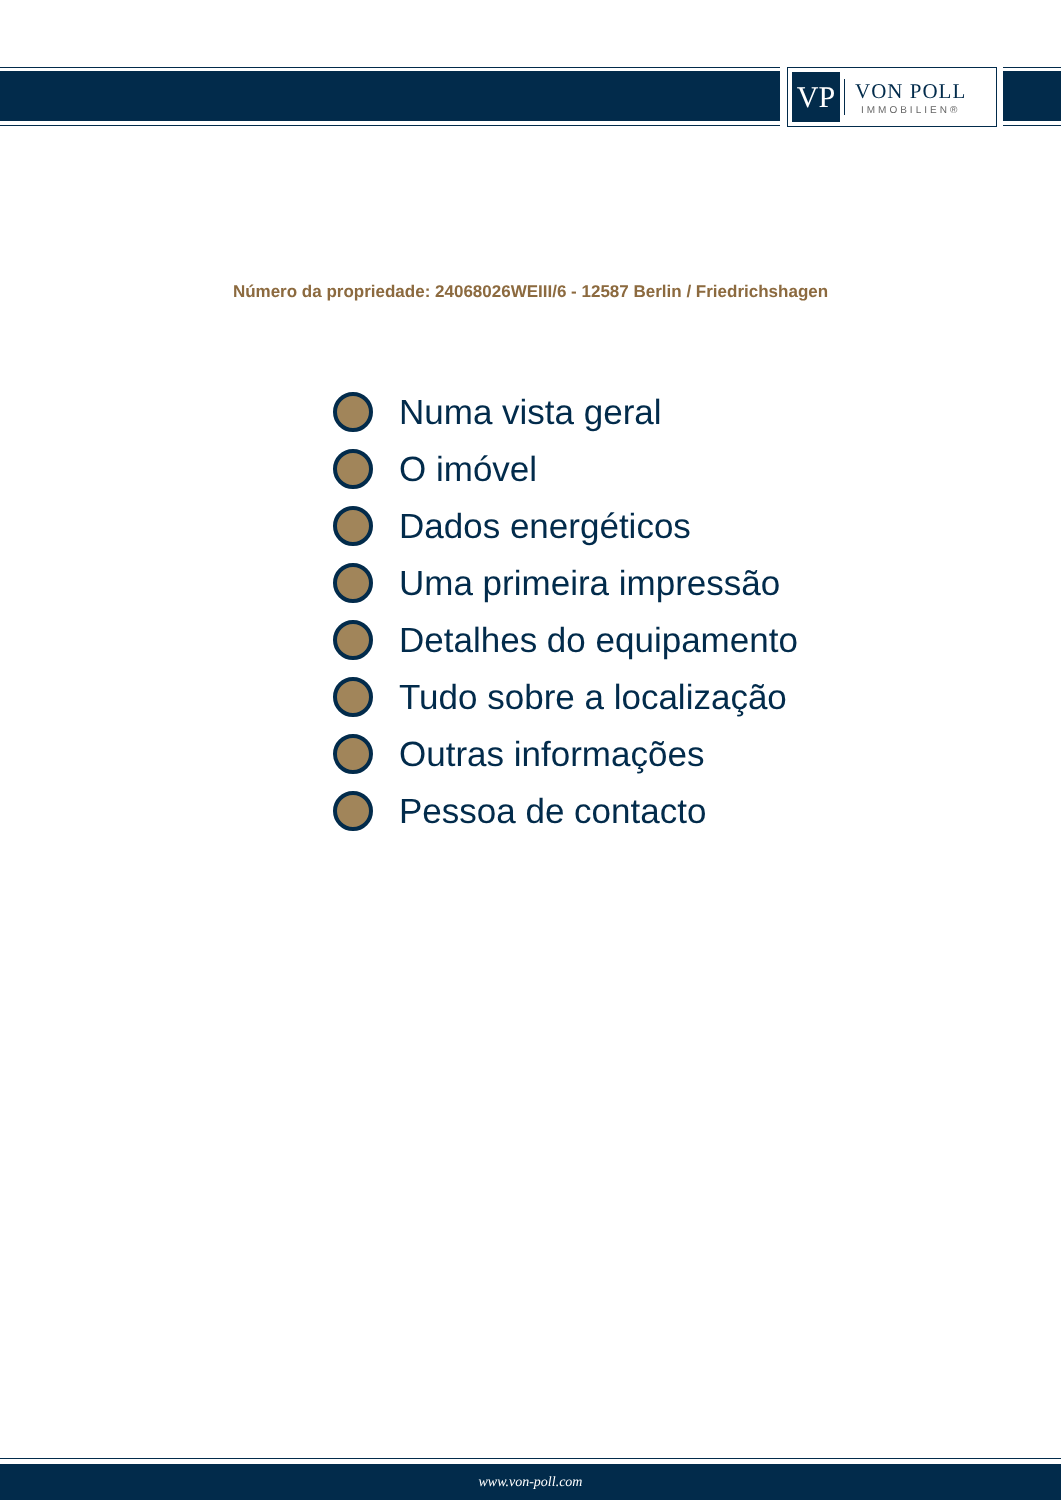VP
VON POLL
IMMOBILIEN®
Número da propriedade: 24068026WEIII/6 - 12587 Berlin / Friedrichshagen
Numa vista geral
O imóvel
Dados energéticos
Uma primeira impressão
Detalhes do equipamento
Tudo sobre a localização
Outras informações
Pessoa de contacto
www.von-poll.com